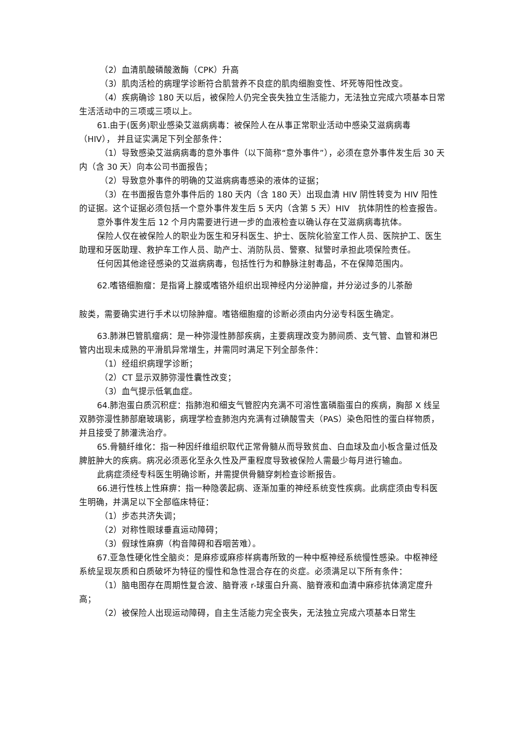（2）血清肌酸磷酸激酶（CPK）升高
（3）肌肉活检的病理学诊断符合肌营养不良症的肌肉细胞变性、坏死等阳性改变。
（4）疾病确诊 180 天以后，被保险人仍完全丧失独立生活能力，无法独立完成六项基本日常生活活动中的三项或三项以上。
61.由于(医务)职业感染艾滋病病毒：被保险人在从事正常职业活动中感染艾滋病病毒（HIV）， 并且证实满足下列全部条件：
（1）导致感染艾滋病病毒的意外事件（以下简称“意外事件”），必须在意外事件发生后 30 天内（含 30 天）向本公司书面报告；
（2）导致意外事件的明确的艾滋病病毒感染的液体的证据；
（3）在书面报告意外事件后的 180 天内（含 180 天）出现血清 HIV 阴性转变为 HIV 阳性的证据。这个证据必须包括一个意外事件发生后 5 天内（含第 5 天）HIV　抗体阴性的检查报告。
意外事件发生后 12 个月内需要进行进一步的血液检查以确认存在艾滋病病毒抗体。
保险人仅在被保险人的职业为医生和牙科医生、护士、医院化验室工作人员、医院护工、医生助理和牙医助理、救护车工作人员、助产士、消防队员、警察、狱警时承担此项保险责任。
任何因其他途径感染的艾滋病病毒，包括性行为和静脉注射毒品，不在保障范围内。
62.嗜铬细胞瘤：是指肾上腺或嗜铬外组织出现神经内分泌肿瘤，并分泌过多的儿茶酚
胺类，需要确实进行手术以切除肿瘤。嗜铬细胞瘤的诊断必须由内分泌专科医生确定。
63.肺淋巴管肌瘤病：是一种弥漫性肺部疾病，主要病理改变为肺间质、支气管、血管和淋巴管内出现未成熟的平滑肌异常增生，并需同时满足下列全部条件：
（1）经组织病理学诊断；
（2）CT 显示双肺弥漫性囊性改变；
（3）血气提示低氧血症。
64.肺泡蛋白质沉积症：指肺泡和细支气管腔内充满不可溶性富磷脂蛋白的疾病，胸部 X 线呈双肺弥漫性肺部磨玻璃影，病理学检查肺泡内充满有过碘酸雪夫（PAS）染色阳性的蛋白样物质，并且接受了肺灌洗治疗。
65.骨髓纤维化：指一种因纤维组织取代正常骨髓从而导致贫血、白血球及血小板含量过低及脾脏肿大的疾病。病况必须恶化至永久性及严重程度导致被保险人需最少每月进行输血。
此病症须经专科医生明确诊断，并需提供骨髓穿刺检查诊断报告。
66.进行性核上性麻痹：指一种隐袭起病、逐渐加重的神经系统变性疾病。此病症须由专科医生明确，并满足以下全部临床特征：
（1）步态共济失调；
（2）对称性眼球垂直运动障碍；
（3）假球性麻痹（构音障碍和吞咽苦难）。
67.亚急性硬化性全脑炎：是麻疹或麻疹样病毒所致的一种中枢神经系统慢性感染。中枢神经系统呈现灰质和白质破坏为特征的慢性和急性混合存在的炎症。必须满足以下所有条件：
（1）脑电图存在周期性复合波、脑脊液 r-球蛋白升高、脑脊液和血清中麻疹抗体滴定度升高；
（2）被保险人出现运动障碍，自主生活能力完全丧失，无法独立完成六项基本日常生